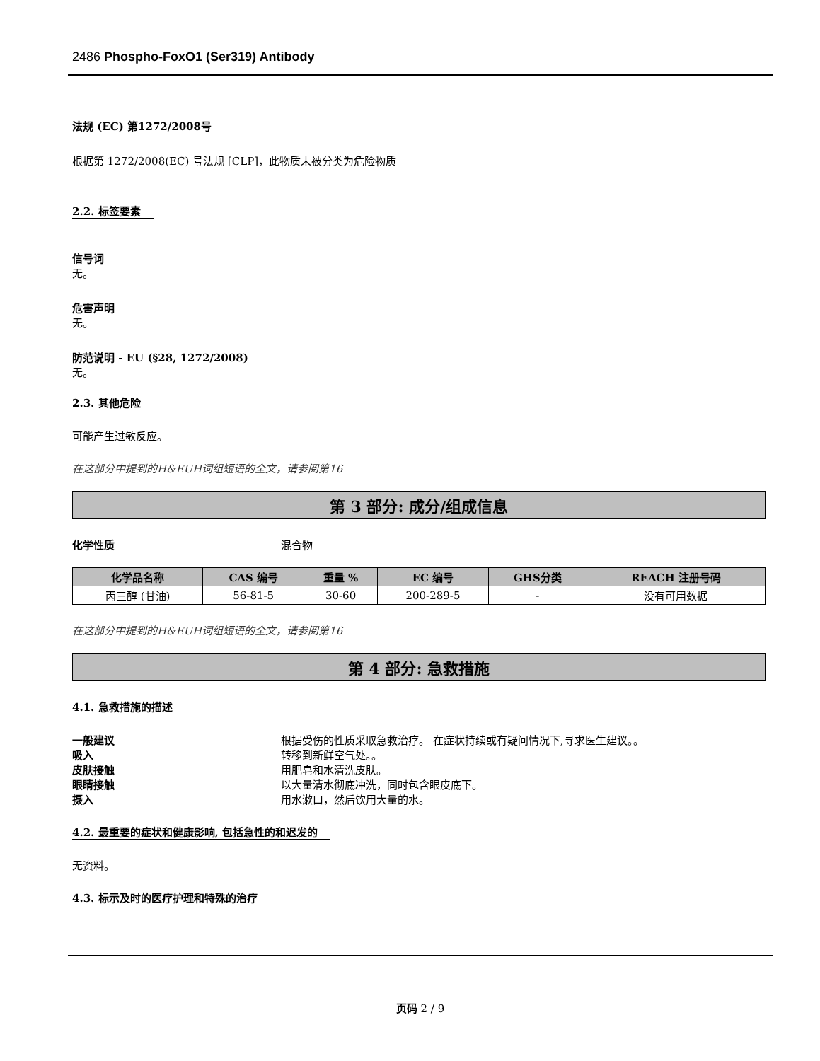2486 Phospho-FoxO1 (Ser319) Antibody
法规 (EC) 第1272/2008号
根据第 1272/2008(EC) 号法规 [CLP]，此物质未被分类为危险物质
2.2. 标签要素
信号词
无。
危害声明
无。
防范说明 - EU (§28, 1272/2008)
无。
2.3. 其他危险
可能产生过敏反应。
在这部分中提到的H&EUH词组短语的全文，请参阅第16
第 3 部分: 成分/组成信息
化学性质 混合物
| 化学品名称 | CAS 编号 | 重量 % | EC 编号 | GHS分类 | REACH 注册号码 |
| --- | --- | --- | --- | --- | --- |
| 丙三醇 (甘油) | 56-81-5 | 30-60 | 200-289-5 | - | 没有可用数据 |
在这部分中提到的H&EUH词组短语的全文，请参阅第16
第 4 部分: 急救措施
4.1. 急救措施的描述
一般建议 根据受伤的性质采取急救治疗。 在症状持续或有疑问情况下,寻求医生建议。。
吸入 转移到新鲜空气处。。
皮肤接触 用肥皂和水清洗皮肤。
眼睛接触 以大量清水彻底冲洗，同时包含眼皮底下。
摄入 用水漱口，然后饮用大量的水。
4.2. 最重要的症状和健康影响, 包括急性的和迟发的
无资料。
4.3. 标示及时的医疗护理和特殊的治疗
页码 2 / 9